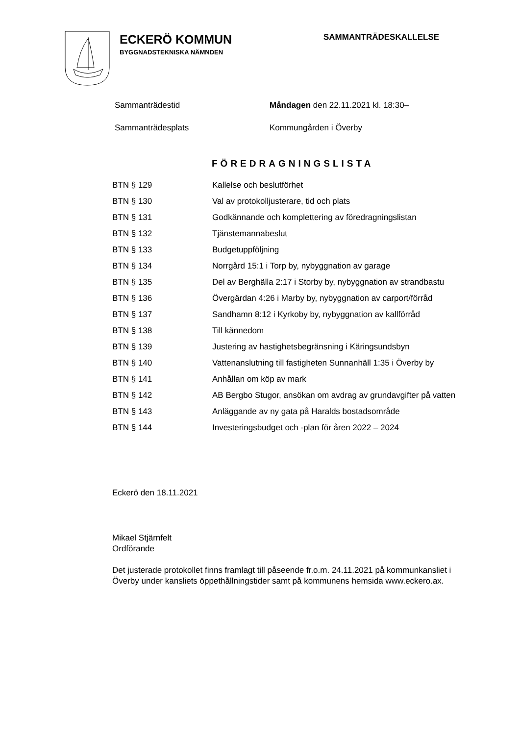ECKERÖ KOMMUN
BYGGNADSTEKNISKA NÄMNDEN
SAMMANTRÄDESKALLELSE
Sammanträdestid Måndagen den 22.11.2021 kl. 18:30–
Sammanträdesplats Kommungården i Överby
FÖREDRAGNINGSLISTA
| BTN § 129 | Kallelse och beslutförhet |
| BTN § 130 | Val av protokolljusterare, tid och plats |
| BTN § 131 | Godkännande och komplettering av föredragningslistan |
| BTN § 132 | Tjänstemannabeslut |
| BTN § 133 | Budgetuppföljning |
| BTN § 134 | Norrgård 15:1 i Torp by, nybyggnation av garage |
| BTN § 135 | Del av Berghälla 2:17 i Storby by, nybyggnation av strandbastu |
| BTN § 136 | Övergärdan 4:26 i Marby by, nybyggnation av carport/förråd |
| BTN § 137 | Sandhamn 8:12 i Kyrkoby by, nybyggnation av kallförråd |
| BTN § 138 | Till kännedom |
| BTN § 139 | Justering av hastighetsbegränsning i Käringsundsbyn |
| BTN § 140 | Vattenanslutning till fastigheten Sunnanhäll 1:35 i Överby by |
| BTN § 141 | Anhållan om köp av mark |
| BTN § 142 | AB Bergbo Stugor, ansökan om avdrag av grundavgifter på vatten |
| BTN § 143 | Anläggande av ny gata på Haralds bostadsområde |
| BTN § 144 | Investeringsbudget och -plan för åren 2022 – 2024 |
Eckerö den 18.11.2021
Mikael Stjärnfelt
Ordförande
Det justerade protokollet finns framlagt till påseende fr.o.m. 24.11.2021 på kom­munkansliet i Överby under kansliets öppethållningstider samt på kommunens hemsida www.eckero.ax.